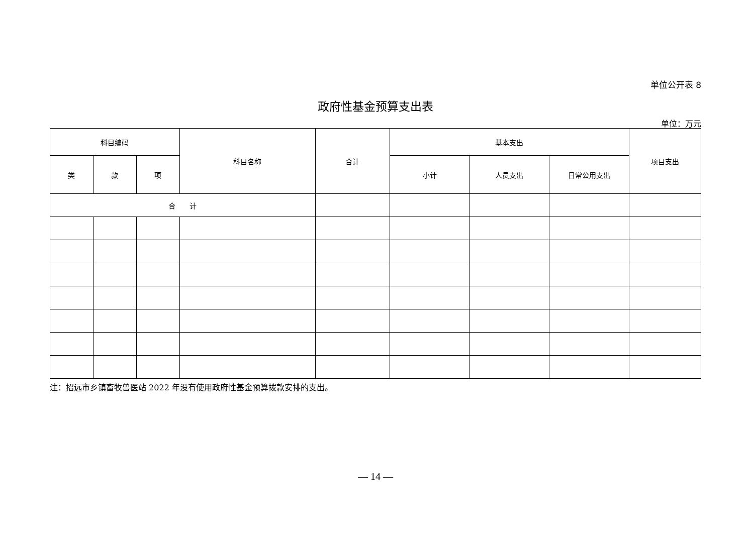单位公开表 8
政府性基金预算支出表
单位：万元
| 科目编码 | | | 科目名称 | 合计 | 基本支出 | | | 项目支出 |
| --- | --- | --- | --- | --- | --- | --- | --- | --- |
| 类 | 款 | 项 | | | 小计 | 人员支出 | 日常公用支出 | |
| 合 计 | | | | | | | | |
注：招远市乡镇畜牧兽医站 2022 年没有使用政府性基金预算拨款安排的支出。
— 14 —